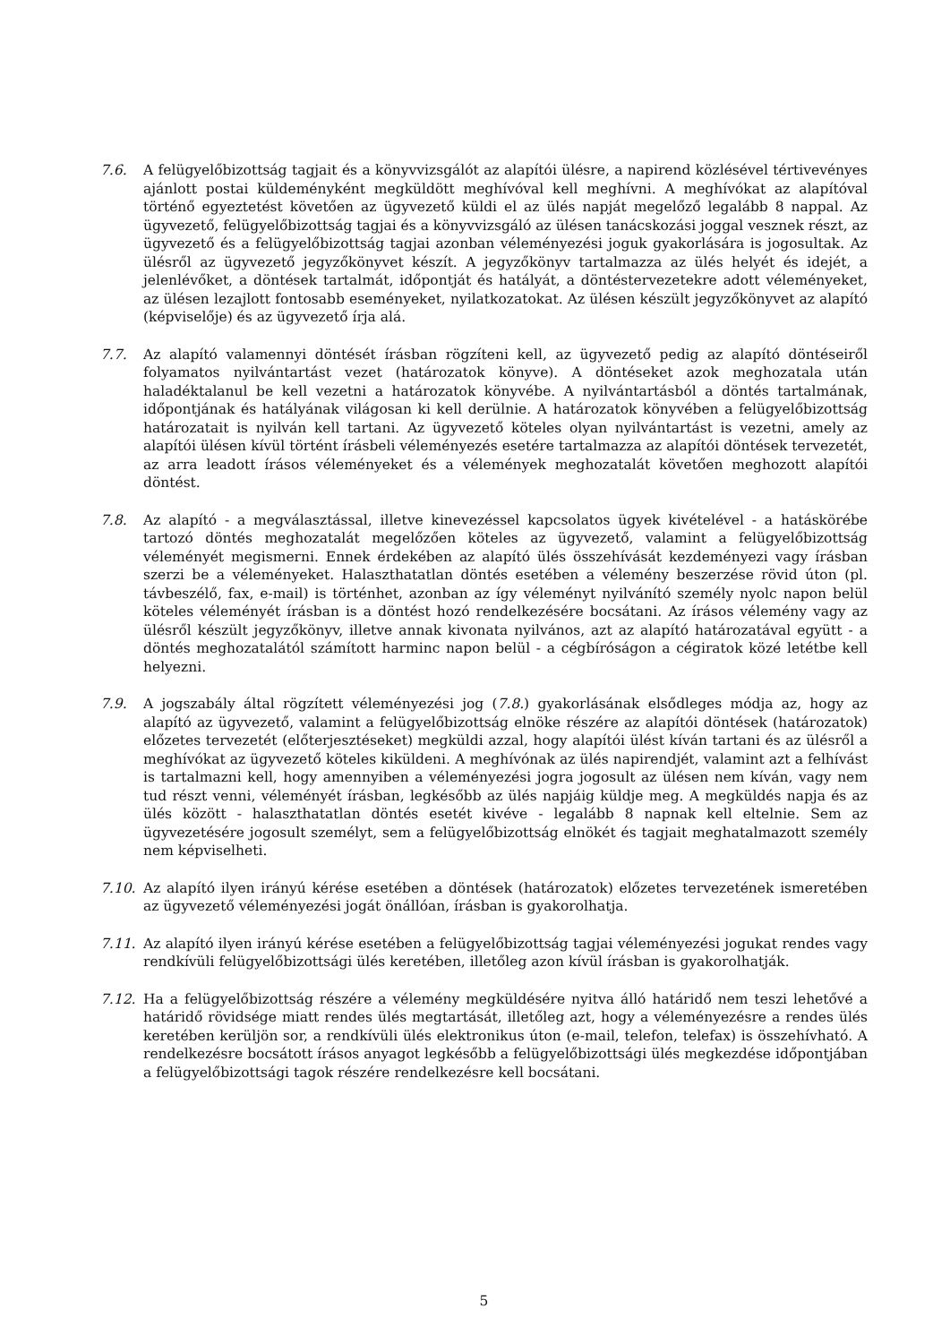7.6. A felügyelőbizottság tagjait és a könyvvizsgálót az alapítói ülésre, a napirend közlésével tértivevényes ajánlott postai küldeményként megküldött meghívóval kell meghívni. A meghívókat az alapítóval történő egyeztetést követően az ügyvezető küldi el az ülés napját megelőző legalább 8 nappal. Az ügyvezető, felügyelőbizottság tagjai és a könyvvizsgáló az ülésen tanácskozási joggal vesznek részt, az ügyvezető és a felügyelőbizottság tagjai azonban véleményezési joguk gyakorlására is jogosultak. Az ülésről az ügyvezető jegyzőkönyvet készít. A jegyzőkönyv tartalmazza az ülés helyét és idejét, a jelenlévőket, a döntések tartalmát, időpontját és hatályát, a döntéstervezetekre adott véleményeket, az ülésen lezajlott fontosabb eseményeket, nyilatkozatokat. Az ülésen készült jegyzőkönyvet az alapító (képviselője) és az ügyvezető írja alá.
7.7. Az alapító valamennyi döntését írásban rögzíteni kell, az ügyvezető pedig az alapító döntéseiről folyamatos nyilvántartást vezet (határozatok könyve). A döntéseket azok meghozatala után haladéktalanul be kell vezetni a határozatok könyvébe. A nyilvántartásból a döntés tartalmának, időpontjának és hatályának világosan ki kell derülnie. A határozatok könyvében a felügyelőbizottság határozatait is nyilván kell tartani. Az ügyvezető köteles olyan nyilvántartást is vezetni, amely az alapítói ülésen kívül történt írásbeli véleményezés esetére tartalmazza az alapítói döntések tervezetét, az arra leadott írásos véleményeket és a vélemények meghozatalát követően meghozott alapítói döntést.
7.8. Az alapító - a megválasztással, illetve kinevezéssel kapcsolatos ügyek kivételével - a hatáskörébe tartozó döntés meghozatalát megelőzően köteles az ügyvezető, valamint a felügyelőbizottság véleményét megismerni. Ennek érdekében az alapító ülés összehívását kezdeményezi vagy írásban szerzi be a véleményeket. Halaszthatatlan döntés esetében a vélemény beszerzése rövid úton (pl. távbeszélő, fax, e-mail) is történhet, azonban az így véleményt nyilvánító személy nyolc napon belül köteles véleményét írásban is a döntést hozó rendelkezésére bocsátani. Az írásos vélemény vagy az ülésről készült jegyzőkönyv, illetve annak kivonata nyilvános, azt az alapító határozatával együtt - a döntés meghozatalától számított harminc napon belül - a cégbíróságon a cégiratok közé letétbe kell helyezni.
7.9. A jogszabály által rögzített véleményezési jog (7.8.) gyakorlásának elsődleges módja az, hogy az alapító az ügyvezető, valamint a felügyelőbizottság elnöke részére az alapítói döntések (határozatok) előzetes tervezetét (előterjesztéseket) megküldi azzal, hogy alapítói ülést kíván tartani és az ülésről a meghívókat az ügyvezető köteles kiküldeni. A meghívónak az ülés napirendjét, valamint azt a felhívást is tartalmazni kell, hogy amennyiben a véleményezési jogra jogosult az ülésen nem kíván, vagy nem tud részt venni, véleményét írásban, legkésőbb az ülés napjáig küldje meg. A megküldés napja és az ülés között - halaszthatatlan döntés esetét kivéve - legalább 8 napnak kell eltelnie. Sem az ügyvezetésére jogosult személyt, sem a felügyelőbizottság elnökét és tagjait meghatalmazott személy nem képviselheti.
7.10. Az alapító ilyen irányú kérése esetében a döntések (határozatok) előzetes tervezetének ismeretében az ügyvezető véleményezési jogát önállóan, írásban is gyakorolhatja.
7.11. Az alapító ilyen irányú kérése esetében a felügyelőbizottság tagjai véleményezési jogukat rendes vagy rendkívüli felügyelőbizottsági ülés keretében, illetőleg azon kívül írásban is gyakorolhatják.
7.12. Ha a felügyelőbizottság részére a vélemény megküldésére nyitva álló határidő nem teszi lehetővé a határidő rövidsége miatt rendes ülés megtartását, illetőleg azt, hogy a véleményezésre a rendes ülés keretében kerüljön sor, a rendkívüli ülés elektronikus úton (e-mail, telefon, telefax) is összehívható. A rendelkezésre bocsátott írásos anyagot legkésőbb a felügyelőbizottsági ülés megkezdése időpontjában a felügyelőbizottsági tagok részére rendelkezésre kell bocsátani.
5